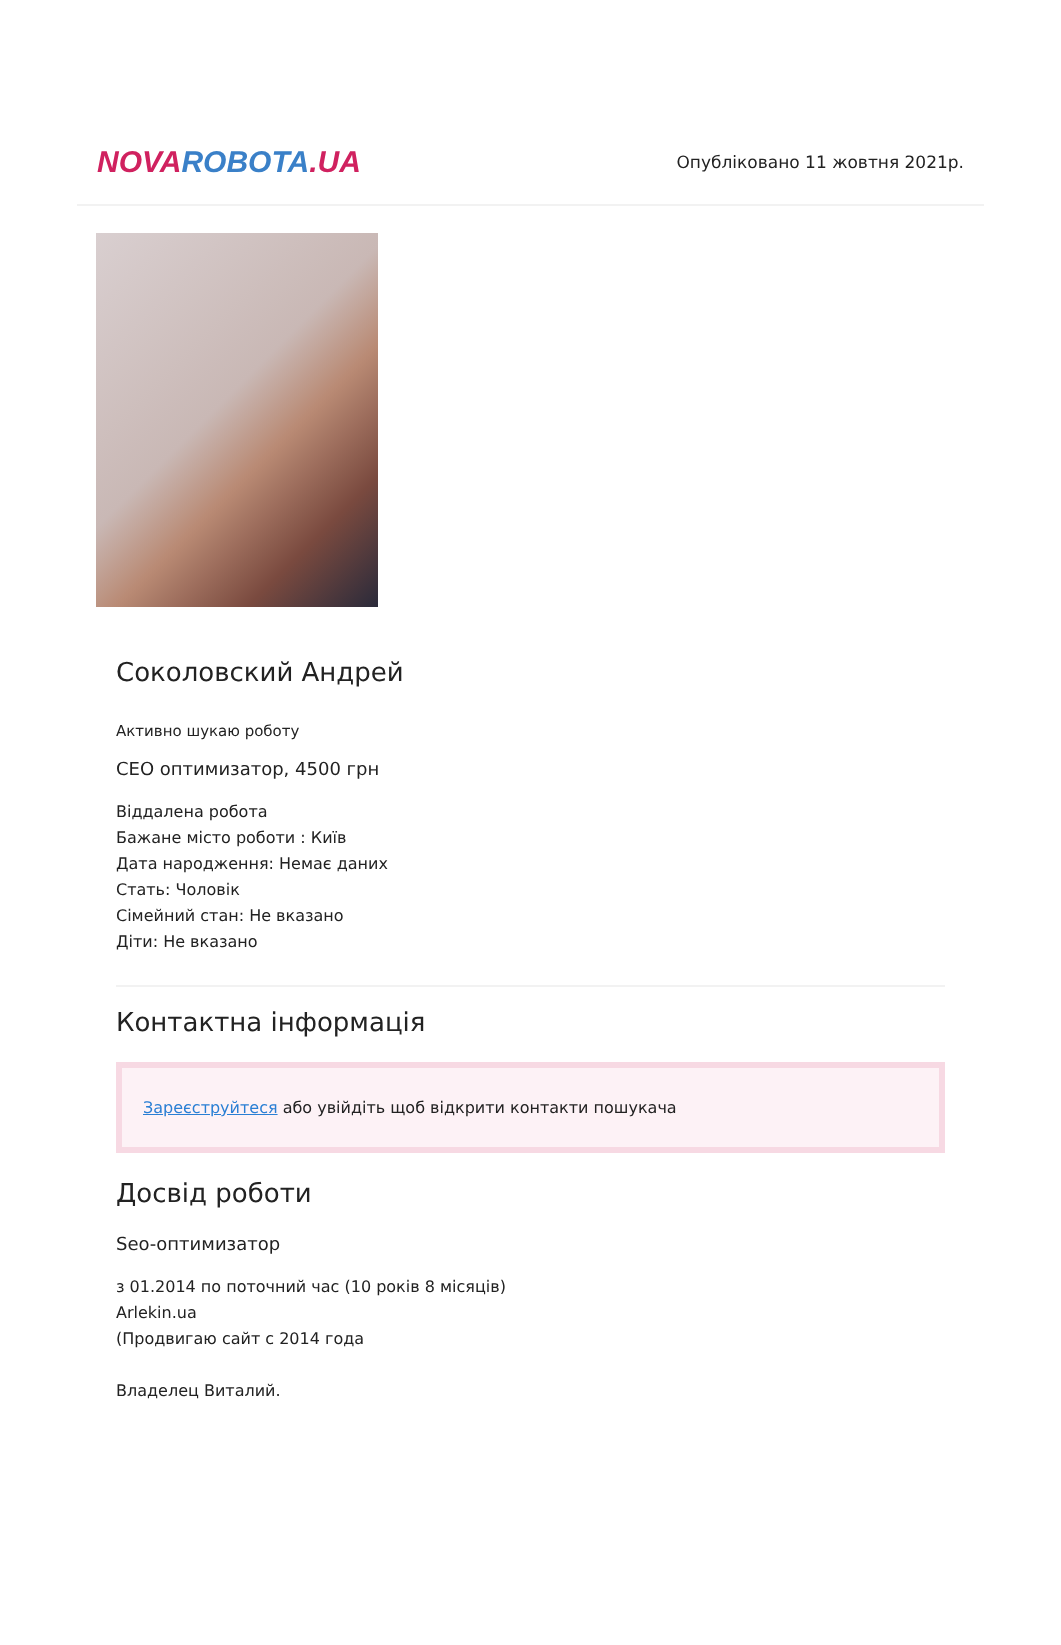NOVA ROBOTA.UA
Опубліковано 11 жовтня 2021р.
Соколовский Андрей
Активно шукаю роботу
СЕО оптимизатор, 4500 грн
Віддалена робота
Бажане місто роботи : Київ
Дата народження: Немає даних
Стать: Чоловік
Сімейний стан: Не вказано
Діти: Не вказано
Контактна інформація
Зареєструйтеся або увійдіть щоб відкрити контакти пошукача
Досвід роботи
Seo-оптимизатор
з 01.2014 по поточний час (10 років 8 місяців)
Arlekin.ua
(Продвигаю сайт с 2014 года
Владелец Виталий.